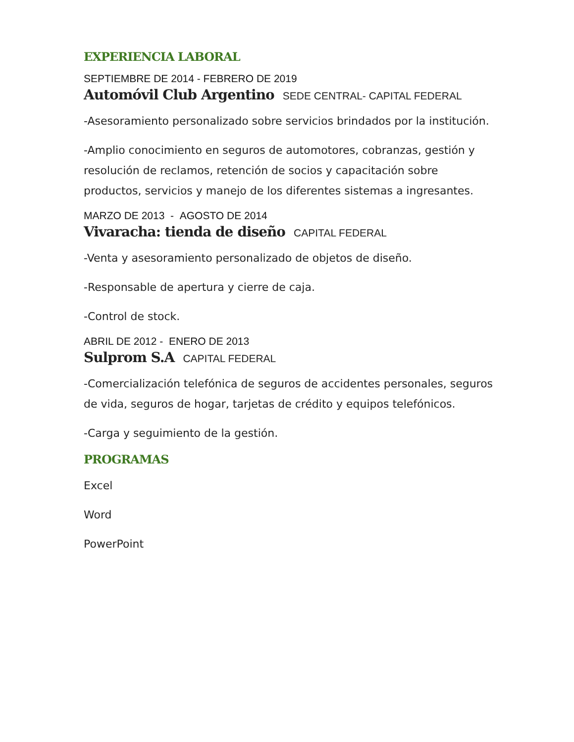EXPERIENCIA LABORAL
SEPTIEMBRE DE 2014 - FEBRERO DE 2019
Automóvil Club Argentino SEDE CENTRAL- CAPITAL FEDERAL
-Asesoramiento personalizado sobre servicios brindados por la institución.
-Amplio conocimiento en seguros de automotores, cobranzas, gestión y resolución de reclamos, retención de socios y capacitación sobre productos, servicios y manejo de los diferentes sistemas a ingresantes.
MARZO DE 2013 - AGOSTO DE 2014
Vivaracha: tienda de diseño CAPITAL FEDERAL
-Venta y asesoramiento personalizado de objetos de diseño.
-Responsable de apertura y cierre de caja.
-Control de stock.
ABRIL DE 2012 - ENERO DE 2013
Sulprom S.A CAPITAL FEDERAL
-Comercialización telefónica de seguros de accidentes personales, seguros de vida, seguros de hogar, tarjetas de crédito y equipos telefónicos.
-Carga y seguimiento de la gestión.
PROGRAMAS
Excel
Word
PowerPoint